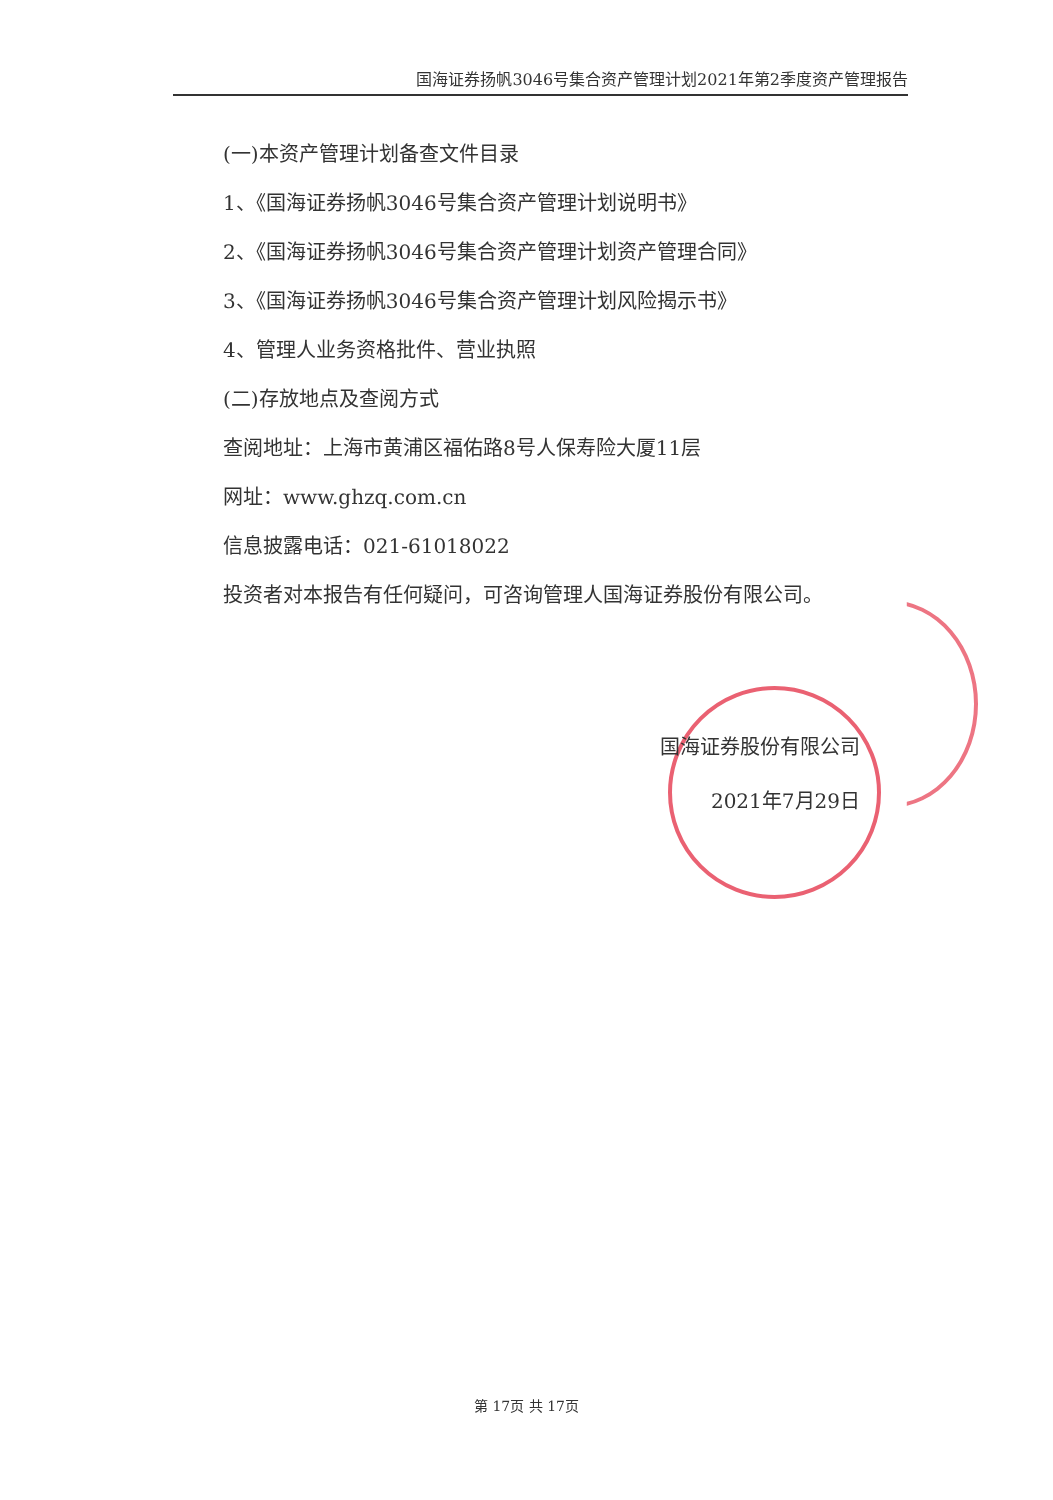国海证券扬帆3046号集合资产管理计划2021年第2季度资产管理报告
(一)本资产管理计划备查文件目录
1、《国海证券扬帆3046号集合资产管理计划说明书》
2、《国海证券扬帆3046号集合资产管理计划资产管理合同》
3、《国海证券扬帆3046号集合资产管理计划风险揭示书》
4、管理人业务资格批件、营业执照
(二)存放地点及查阅方式
查阅地址：上海市黄浦区福佑路8号人保寿险大厦11层
网址：www.ghzq.com.cn
信息披露电话：021-61018022
投资者对本报告有任何疑问，可咨询管理人国海证券股份有限公司。
国海证券股份有限公司
2021年7月29日
第 17页 共 17页